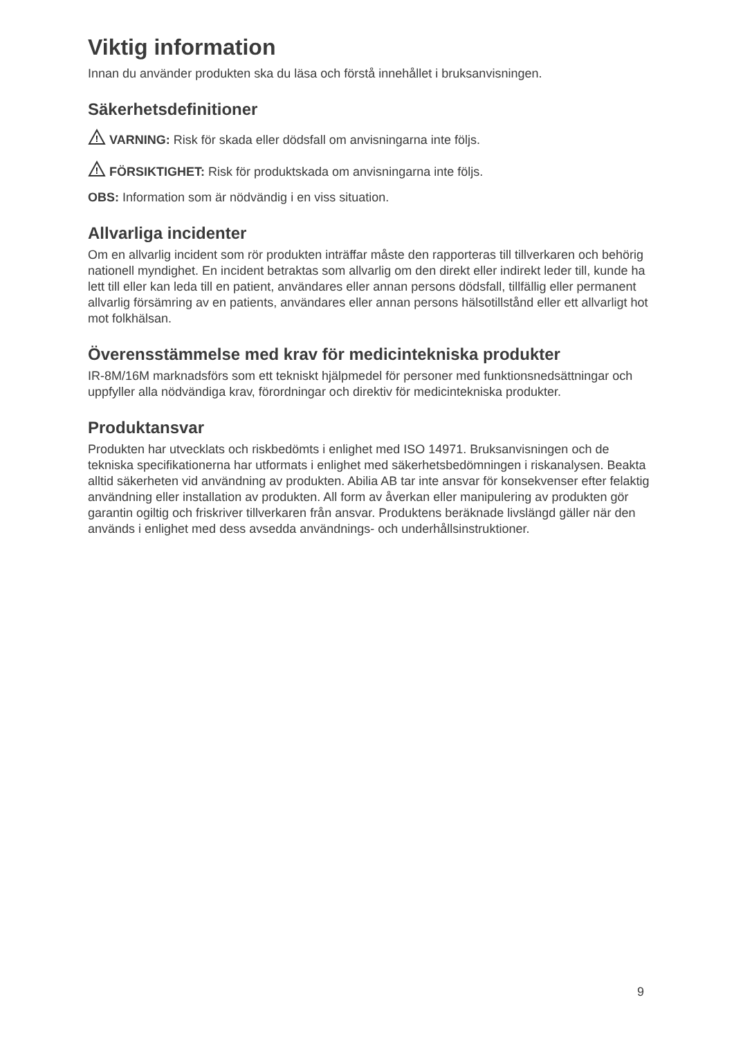Viktig information
Innan du använder produkten ska du läsa och förstå innehållet i bruksanvisningen.
Säkerhetsdefinitioner
!
VARNING: Risk för skada eller dödsfall om anvisningarna inte följs.
!
FÖRSIKTIGHET: Risk för produktskada om anvisningarna inte följs.
OBS: Information som är nödvändig i en viss situation.
Allvarliga incidenter
Om en allvarlig incident som rör produkten inträffar måste den rapporteras till tillverkaren och behörig nationell myndighet. En incident betraktas som allvarlig om den direkt eller indirekt leder till, kunde ha lett till eller kan leda till en patient, användares eller annan persons dödsfall, tillfällig eller permanent allvarlig försämring av en patients, användares eller annan persons hälsotillstånd eller ett allvarligt hot mot folkhälsan.
Överensstämmelse med krav för medicintekniska produkter
IR-8M/16M marknadsförs som ett tekniskt hjälpmedel för personer med funktionsnedsättningar och uppfyller alla nödvändiga krav, förordningar och direktiv för medicintekniska produkter.
Produktansvar
Produkten har utvecklats och riskbedömts i enlighet med ISO 14971. Bruksanvisningen och de tekniska specifikationerna har utformats i enlighet med säkerhetsbedömningen i riskanalysen. Beakta alltid säkerheten vid användning av produkten. Abilia AB tar inte ansvar för konsekvenser efter felaktig användning eller installation av produkten. All form av åverkan eller manipulering av produkten gör garantin ogiltig och friskriver tillverkaren från ansvar. Produktens beräknade livslängd gäller när den används i enlighet med dess avsedda användnings- och underhållsinstruktioner.
9